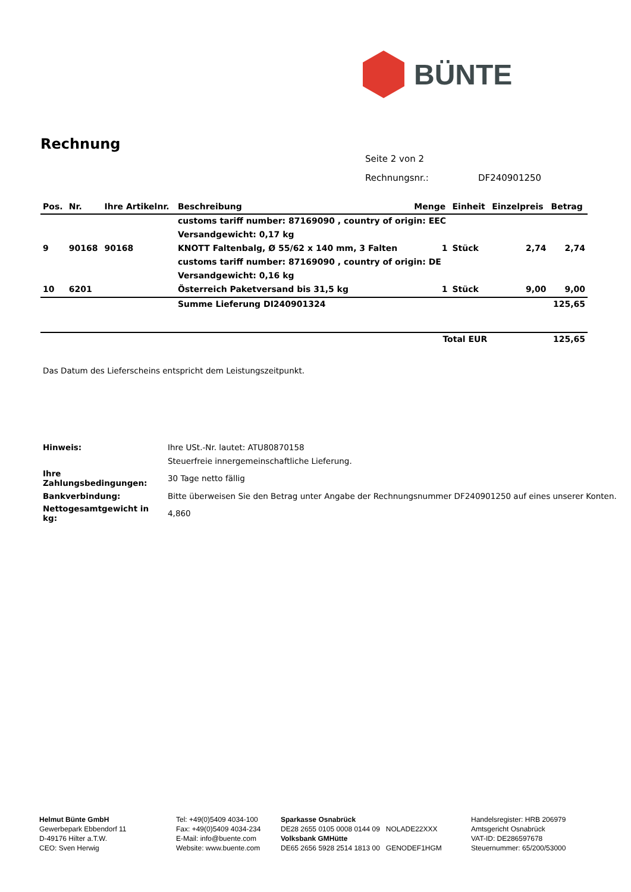BÜNTE
Rechnung
| Seite 2 von 2 | |
| Rechnungsnr.: | DF240901250 |
| Pos. | Nr. | Ihre Artikelnr. | Beschreibung | Menge | Einheit | Einzelpreis | Betrag |
| --- | --- | --- | --- | --- | --- | --- | --- |
| | | | customs tariff number: 87169090 , country of origin: EEC | | | | |
| | | | Versandgewicht: 0,17 kg | | | | |
| 9 | 90168 | 90168 | KNOTT Faltenbalg, Ø 55/62 x 140 mm, 3 Falten | 1 | Stück | 2,74 | 2,74 |
| | | | customs tariff number: 87169090 , country of origin: DE | | | | |
| | | | Versandgewicht: 0,16 kg | | | | |
| 10 | 6201 | | Österreich Paketversand bis 31,5 kg | 1 | Stück | 9,00 | 9,00 |
| | | | Summe Lieferung DI240901324 | | | | 125,65 |
| | | | | Total EUR | | | 125,65 |
Das Datum des Lieferscheins entspricht dem Leistungszeitpunkt.
| Hinweis: | Ihre USt.-Nr. lautet: ATU80870158 |
| | Steuerfreie innergemeinschaftliche Lieferung. |
| Ihre Zahlungsbedingungen: | 30 Tage netto fällig |
| Bankverbindung: | Bitte überweisen Sie den Betrag unter Angabe der Rechnungsnummer DF240901250 auf eines unserer Konten. |
| Nettogesamtgewicht in kg: | 4,860 |
Helmut Bünte GmbH
Gewerbepark Ebbendorf 11
D-49176 Hilter a.T.W.
CEO: Sven Herwig
Tel: +49(0)5409 4034-100
Fax: +49(0)5409 4034-234
E-Mail: info@buente.com
Website: www.buente.com
Sparkasse Osnabrück
DE28 2655 0105 0008 0144 09 NOLADE22XXX
Volksbank GMHütte
DE65 2656 5928 2514 1813 00 GENODEF1HGM
Handelsregister: HRB 206979
Amtsgericht Osnabrück
VAT-ID: DE286597678
Steuernummer: 65/200/53000